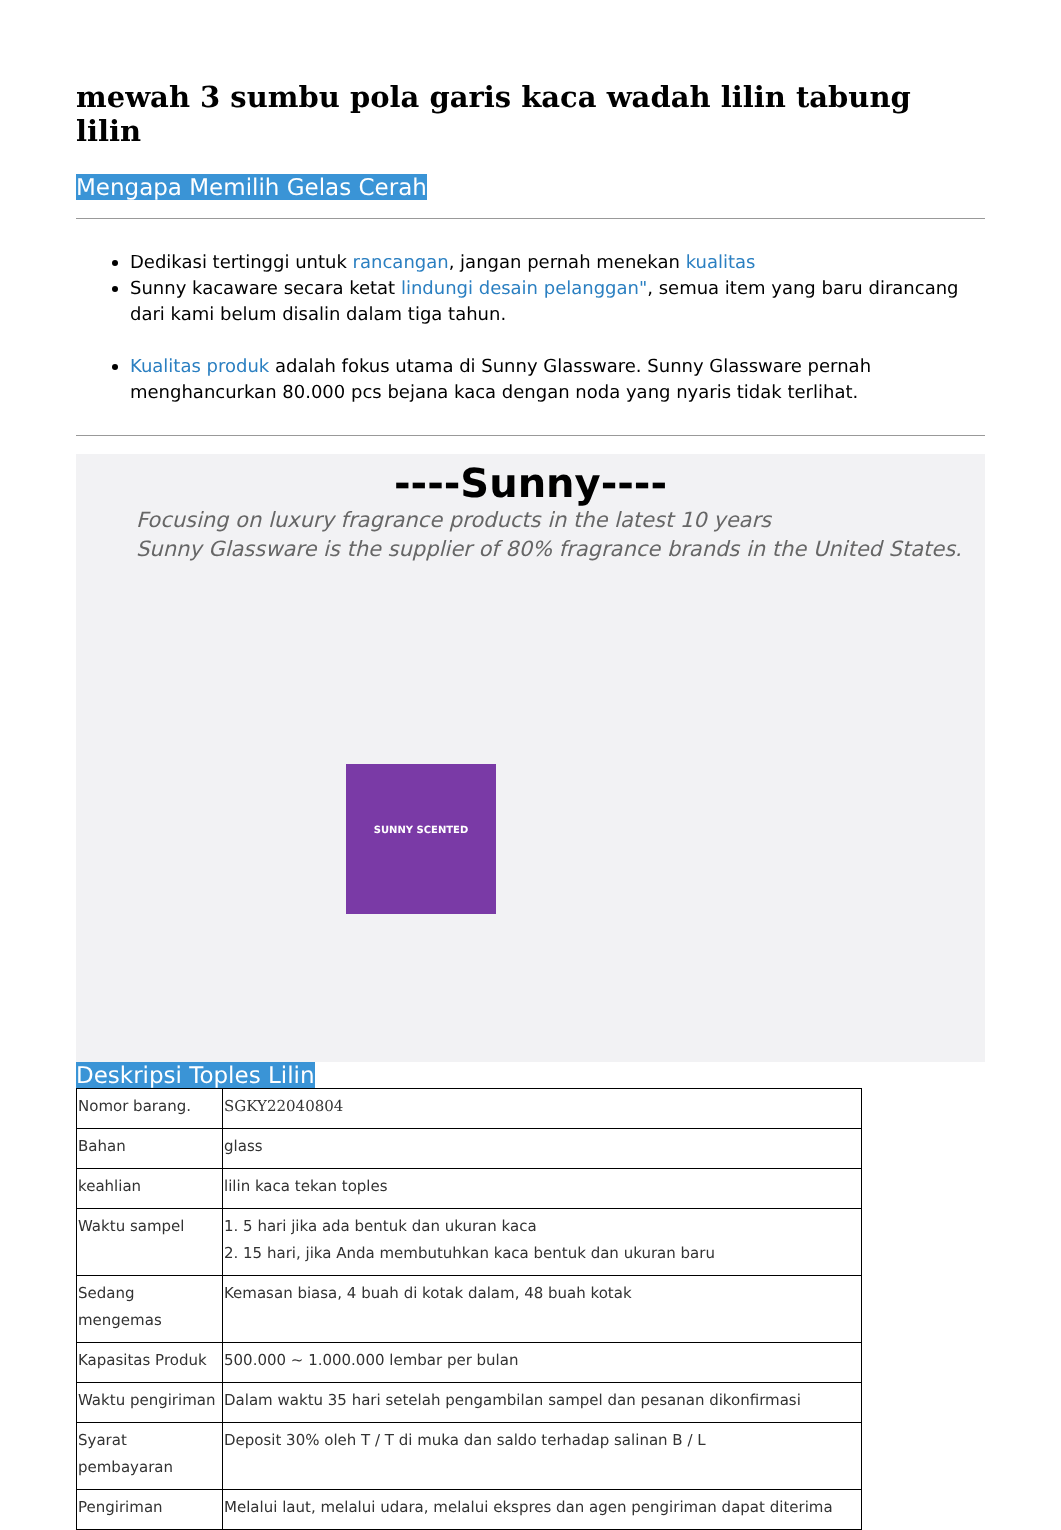mewah 3 sumbu pola garis kaca wadah lilin tabung lilin
Mengapa Memilih Gelas Cerah
Dedikasi tertinggi untuk rancangan, jangan pernah menekan kualitas
Sunny kacaware secara ketat lindungi desain pelanggan", semua item yang baru dirancang dari kami belum disalin dalam tiga tahun.
Kualitas produk adalah fokus utama di Sunny Glassware. Sunny Glassware pernah menghancurkan 80.000 pcs bejana kaca dengan noda yang nyaris tidak terlihat.
----Sunny----
Focusing on luxury fragrance products in the latest 10 years
Sunny Glassware is the supplier of 80% fragrance brands in the United States.
SUNNY SCENTED
Deskripsi Toples Lilin
| Nomor barang. | SGKY22040804 |
| Bahan | glass |
| keahlian | lilin kaca tekan toples |
| Waktu sampel | 1. 5 hari jika ada bentuk dan ukuran kaca 2. 15 hari, jika Anda membutuhkan kaca bentuk dan ukuran baru |
| Sedang mengemas | Kemasan biasa, 4 buah di kotak dalam, 48 buah kotak |
| Kapasitas Produk | 500.000 ~ 1.000.000 lembar per bulan |
| Waktu pengiriman | Dalam waktu 35 hari setelah pengambilan sampel dan pesanan dikonfirmasi |
| Syarat pembayaran | Deposit 30% oleh T / T di muka dan saldo terhadap salinan B / L |
| Pengiriman | Melalui laut, melalui udara, melalui ekspres dan agen pengiriman dapat diterima |